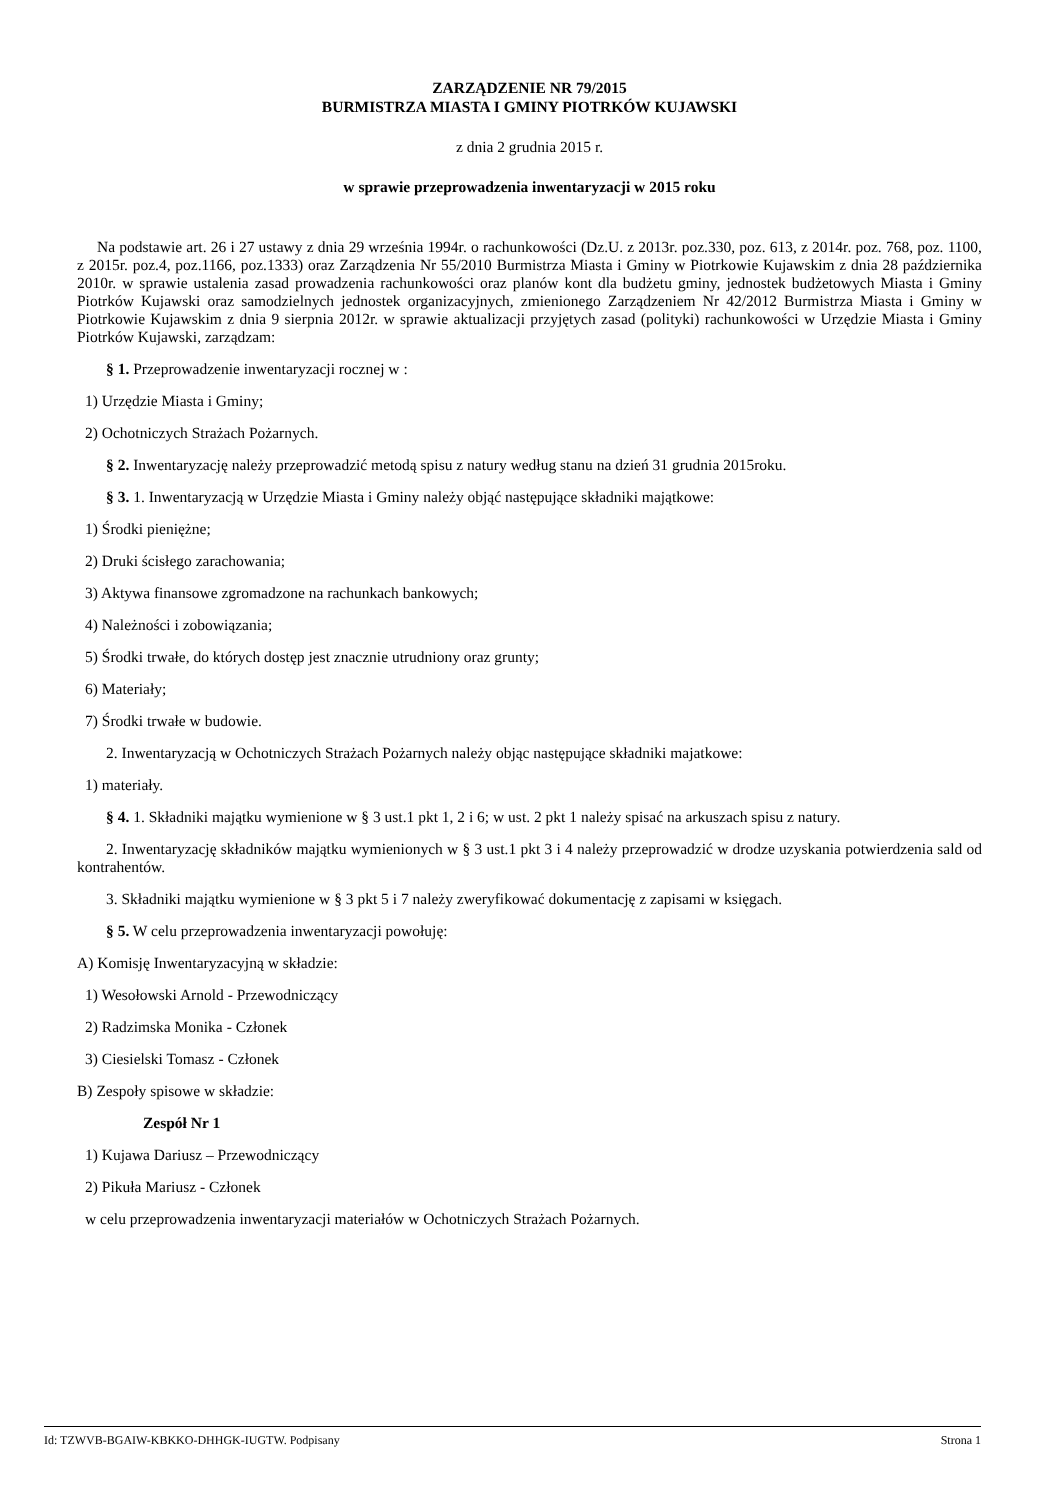ZARZĄDZENIE NR 79/2015
BURMISTRZA MIASTA I GMINY PIOTRKÓW KUJAWSKI
z dnia 2 grudnia 2015 r.
w sprawie przeprowadzenia inwentaryzacji w 2015 roku
Na podstawie art. 26 i 27 ustawy z dnia 29 września 1994r. o rachunkowości (Dz.U. z 2013r. poz.330, poz. 613, z 2014r. poz. 768, poz. 1100, z 2015r. poz.4, poz.1166, poz.1333) oraz Zarządzenia Nr 55/2010 Burmistrza Miasta i Gminy w Piotrkowie Kujawskim z dnia 28 października 2010r. w sprawie ustalenia zasad prowadzenia rachunkowości oraz planów kont dla budżetu gminy, jednostek budżetowych Miasta i Gminy Piotrków Kujawski oraz samodzielnych jednostek organizacyjnych, zmienionego Zarządzeniem Nr 42/2012 Burmistrza Miasta i Gminy w Piotrkowie Kujawskim z dnia 9 sierpnia 2012r. w sprawie aktualizacji przyjętych zasad (polityki) rachunkowości w Urzędzie Miasta i Gminy Piotrków Kujawski, zarządzam:
§ 1. Przeprowadzenie inwentaryzacji rocznej w :
1) Urzędzie Miasta i Gminy;
2) Ochotniczych Strażach Pożarnych.
§ 2. Inwentaryzację należy przeprowadzić metodą spisu z natury według stanu na dzień 31 grudnia 2015roku.
§ 3. 1. Inwentaryzacją w Urzędzie Miasta i Gminy należy objąć następujące składniki majątkowe:
1) Środki pieniężne;
2) Druki ścisłego zarachowania;
3) Aktywa finansowe zgromadzone na rachunkach bankowych;
4) Należności i zobowiązania;
5) Środki trwałe, do których dostęp jest znacznie utrudniony oraz grunty;
6) Materiały;
7) Środki trwałe w budowie.
2. Inwentaryzacją w Ochotniczych Strażach Pożarnych należy objąc następujące składniki majatkowe:
1) materiały.
§ 4. 1. Składniki majątku wymienione w § 3 ust.1 pkt 1, 2 i 6; w ust. 2 pkt 1 należy spisać na arkuszach spisu z natury.
2. Inwentaryzację składników majątku wymienionych w § 3 ust.1 pkt 3 i 4 należy przeprowadzić w drodze uzyskania potwierdzenia sald od kontrahentów.
3. Składniki majątku wymienione w § 3 pkt 5 i 7 należy zweryfikować dokumentację z zapisami w księgach.
§ 5. W celu przeprowadzenia inwentaryzacji powołuję:
A) Komisję Inwentaryzacyjną w składzie:
1) Wesołowski Arnold - Przewodniczący
2) Radzimska Monika - Członek
3) Ciesielski Tomasz - Członek
B) Zespoły spisowe w składzie:
Zespół Nr 1
1) Kujawa Dariusz – Przewodniczący
2) Pikuła Mariusz - Członek
w celu przeprowadzenia inwentaryzacji materiałów w Ochotniczych Strażach Pożarnych.
Id: TZWVB-BGAIW-KBKKO-DHHGK-IUGTW. Podpisany Strona 1